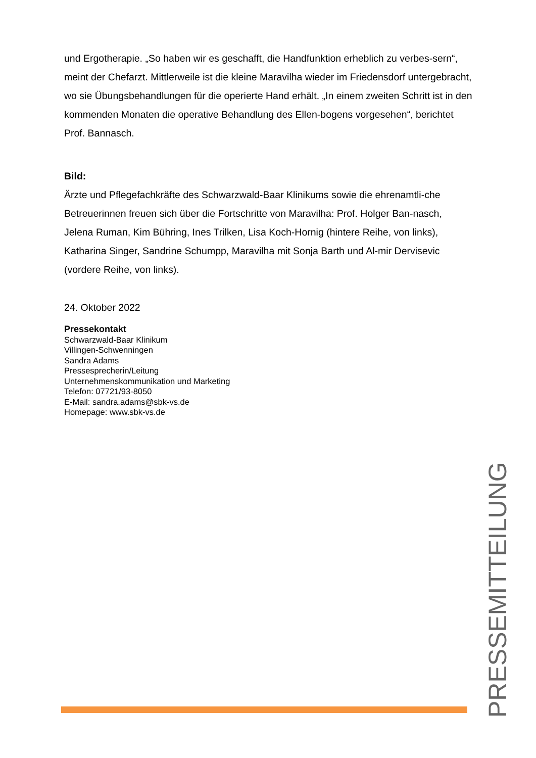und Ergotherapie. „So haben wir es geschafft, die Handfunktion erheblich zu verbes-sern“, meint der Chefarzt. Mittlerweile ist die kleine Maravilha wieder im Friedensdorf untergebracht, wo sie Übungsbehandlungen für die operierte Hand erhält. „In einem zweiten Schritt ist in den kommenden Monaten die operative Behandlung des Ellen-bogens vorgesehen“, berichtet Prof. Bannasch.
Bild:
Ärzte und Pflegefachkräfte des Schwarzwald-Baar Klinikums sowie die ehrenamtli-che Betreuerinnen freuen sich über die Fortschritte von Maravilha: Prof. Holger Ban-nasch, Jelena Ruman, Kim Bühring, Ines Trilken, Lisa Koch-Hornig (hintere Reihe, von links), Katharina Singer, Sandrine Schumpp, Maravilha mit Sonja Barth und Al-mir Dervisevic (vordere Reihe, von links).
24. Oktober 2022
Pressekontakt
Schwarzwald-Baar Klinikum
Villingen-Schwenningen
Sandra Adams
Pressesprecherin/Leitung
Unternehmenskommunikation und Marketing
Telefon: 07721/93-8050
E-Mail: sandra.adams@sbk-vs.de
Homepage: www.sbk-vs.de
PRESSEMITTEILUNG